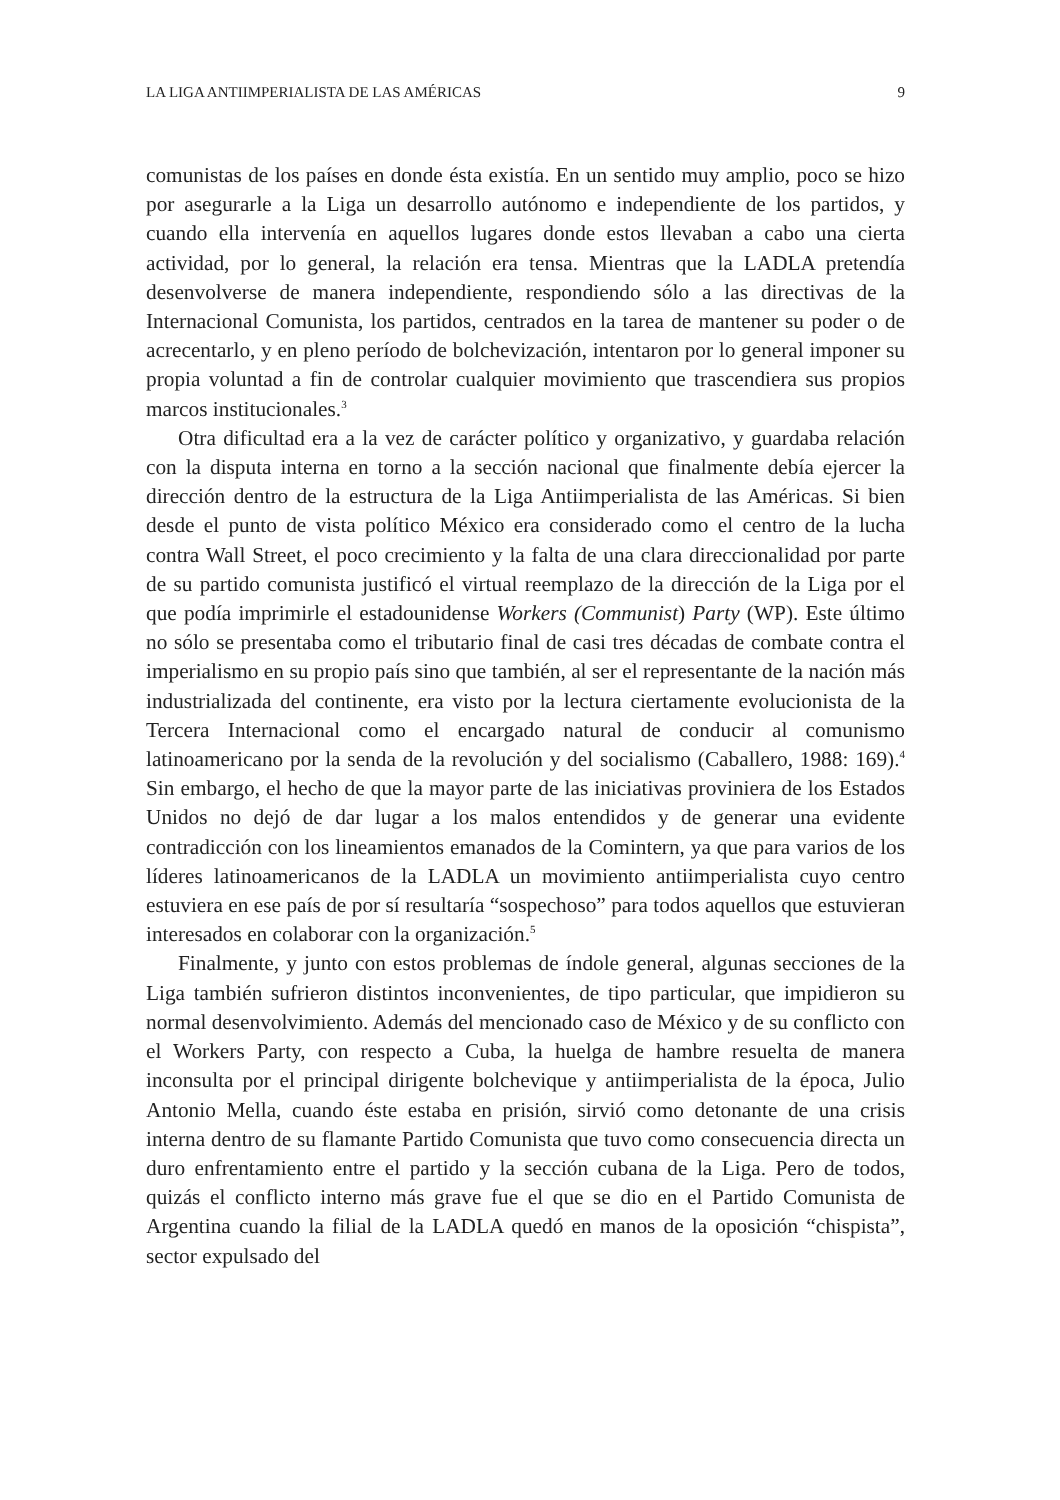LA LIGA ANTIIMPERIALISTA DE LAS AMÉRICAS 9
comunistas de los países en donde ésta existía. En un sentido muy amplio, poco se hizo por asegurarle a la Liga un desarrollo autónomo e independiente de los partidos, y cuando ella intervenía en aquellos lugares donde estos llevaban a cabo una cierta actividad, por lo general, la relación era tensa. Mientras que la LADLA pretendía desenvolverse de manera independiente, respondiendo sólo a las directivas de la Internacional Comunista, los partidos, centrados en la tarea de mantener su poder o de acrecentarlo, y en pleno período de bolchevización, intentaron por lo general imponer su propia voluntad a fin de controlar cualquier movimiento que trascendiera sus propios marcos institucionales.<sup>3</sup>
Otra dificultad era a la vez de carácter político y organizativo, y guardaba relación con la disputa interna en torno a la sección nacional que finalmente debía ejercer la dirección dentro de la estructura de la Liga Antiimperialista de las Américas. Si bien desde el punto de vista político México era considerado como el centro de la lucha contra Wall Street, el poco crecimiento y la falta de una clara direccionalidad por parte de su partido comunista justificó el virtual reemplazo de la dirección de la Liga por el que podía imprimirle el estadoun­idense Workers (Communist) Party (WP). Este último no sólo se presentaba como el tributario final de casi tres décadas de combate contra el imperialismo en su propio país sino que también, al ser el representante de la nación más industrializada del continente, era visto por la lectura ciertamente evolucionista de la Tercera Internacional como el encargado natural de conducir al comunismo latinoamericano por la senda de la revolución y del socialismo (Caballero, 1988: 169).<sup>4</sup> Sin embargo, el hecho de que la mayor parte de las iniciativas proviniera de los Estados Unidos no dejó de dar lugar a los malos entendidos y de generar una evidente contradicción con los lineamientos emanados de la Comintern, ya que para varios de los líderes latinoamericanos de la LADLA un movimiento antiimperialista cuyo centro estuviera en ese país de por sí resultaría “sospechoso” para todos aquellos que estuvieran interesados en colaborar con la organización.<sup>5</sup>
Finalmente, y junto con estos problemas de índole general, algunas sec­ciones de la Liga también sufrieron distintos inconvenientes, de tipo particular, que impidieron su normal desenvolvimiento. Además del mencionado caso de México y de su conflicto con el Workers Party, con respecto a Cuba, la huelga de hambre resuelta de manera inconsulta por el principal dirigente bolchevique y antiimperialista de la época, Julio Antonio Mella, cuando éste estaba en prisión, sirvió como detonante de una crisis interna dentro de su flamante Partido Co­munista que tuvo como consecuencia directa un duro enfrentamiento entre el partido y la sección cubana de la Liga. Pero de todos, quizás el conflicto interno más grave fue el que se dio en el Partido Comunista de Argentina cuando la filial de la LADLA quedó en manos de la oposición “chispista”, sector expulsado del